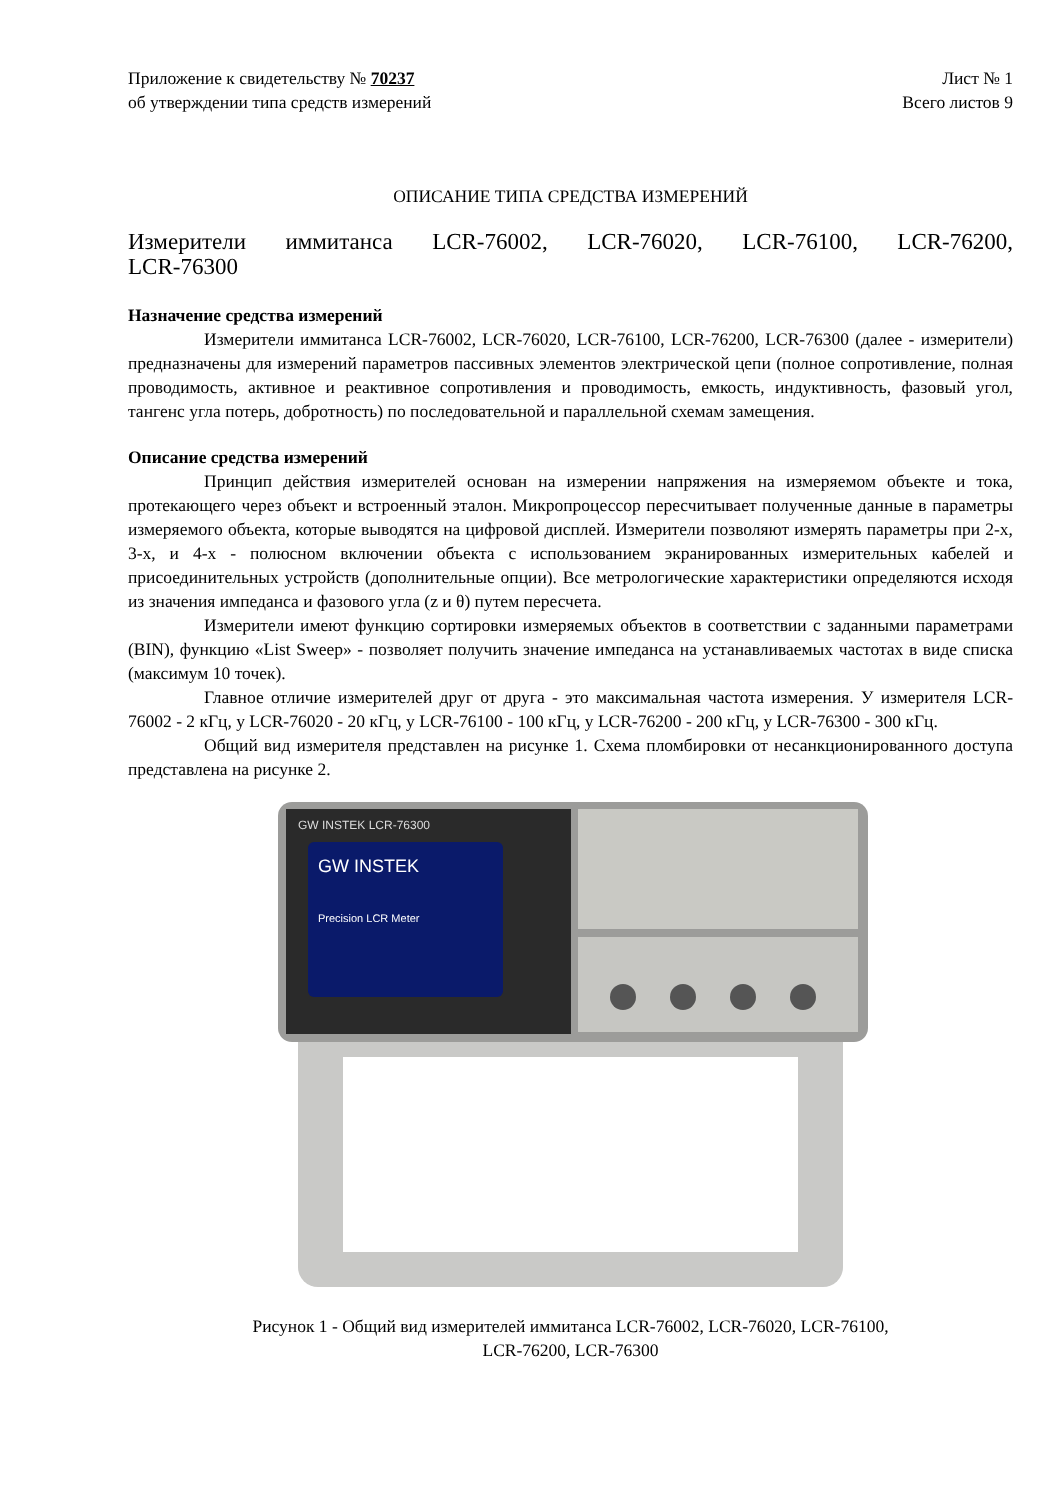Приложение к свидетельству № 70237
об утверждении типа средств измерений
Лист № 1
Всего листов 9
ОПИСАНИЕ ТИПА СРЕДСТВА ИЗМЕРЕНИЙ
Измерители иммитанса LCR-76002, LCR-76020, LCR-76100, LCR-76200,
LCR-76300
Назначение средства измерений
Измерители иммитанса LCR-76002, LCR-76020, LCR-76100, LCR-76200, LCR-76300 (далее - измерители) предназначены для измерений параметров пассивных элементов электрической цепи (полное сопротивление, полная проводимость, активное и реактивное сопротивления и проводимость, емкость, индуктивность, фазовый угол, тангенс угла потерь, добротность) по последовательной и параллельной схемам замещения.
Описание средства измерений
Принцип действия измерителей основан на измерении напряжения на измеряемом объекте и тока, протекающего через объект и встроенный эталон. Микропроцессор пересчитывает полученные данные в параметры измеряемого объекта, которые выводятся на цифровой дисплей. Измерители позволяют измерять параметры при 2-х, 3-х, и 4-х - полюсном включении объекта с использованием экранированных измерительных кабелей и присоединительных устройств (дополнительные опции). Все метрологические характеристики определяются исходя из значения импеданса и фазового угла (z и θ) путем пересчета.
Измерители имеют функцию сортировки измеряемых объектов в соответствии с заданными параметрами (BIN), функцию «List Sweep» - позволяет получить значение импеданса на устанавливаемых частотах в виде списка (максимум 10 точек).
Главное отличие измерителей друг от друга - это максимальная частота измерения. У измерителя LCR-76002 - 2 кГц, у LCR-76020 - 20 кГц, у LCR-76100 - 100 кГц, у LCR-76200 - 200 кГц, у LCR-76300 - 300 кГц.
Общий вид измерителя представлен на рисунке 1. Схема пломбировки от несанкционированного доступа представлена на рисунке 2.
GW INSTEK LCR-76300
GW INSTEK
Precision LCR Meter
Рисунок 1 - Общий вид измерителей иммитанса LCR-76002, LCR-76020, LCR-76100,
LCR-76200, LCR-76300